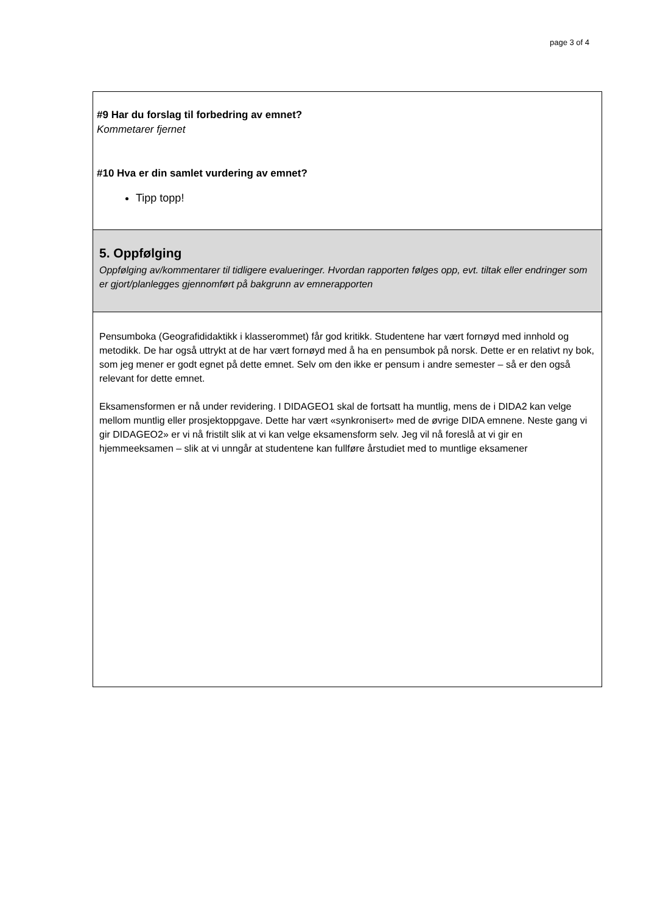page 3 of 4
#9 Har du forslag til forbedring av emnet?
Kommetarer fjernet
#10 Hva er din samlet vurdering av emnet?
Tipp topp!
5. Oppfølging
Oppfølging av/kommentarer til tidligere evalueringer. Hvordan rapporten følges opp, evt. tiltak eller endringer som er gjort/planlegges gjennomført på bakgrunn av emnerapporten
Pensumboka (Geografididaktikk i klasserommet) får god kritikk. Studentene har vært fornøyd med innhold og metodikk. De har også uttrykt at de har vært fornøyd med å ha en pensumbok på norsk. Dette er en relativt ny bok, som jeg mener er godt egnet på dette emnet. Selv om den ikke er pensum i andre semester – så er den også relevant for dette emnet.
Eksamensformen er nå under revidering. I DIDAGEO1 skal de fortsatt ha muntlig, mens de i DIDA2 kan velge mellom muntlig eller prosjektoppgave. Dette har vært «synkronisert» med de øvrige DIDA emnene. Neste gang vi gir DIDAGEO2» er vi nå fristilt slik at vi kan velge eksamensform selv. Jeg vil nå foreslå at vi gir en hjemmeeksamen – slik at vi unngår at studentene kan fullføre årstudiet med to muntlige eksamener